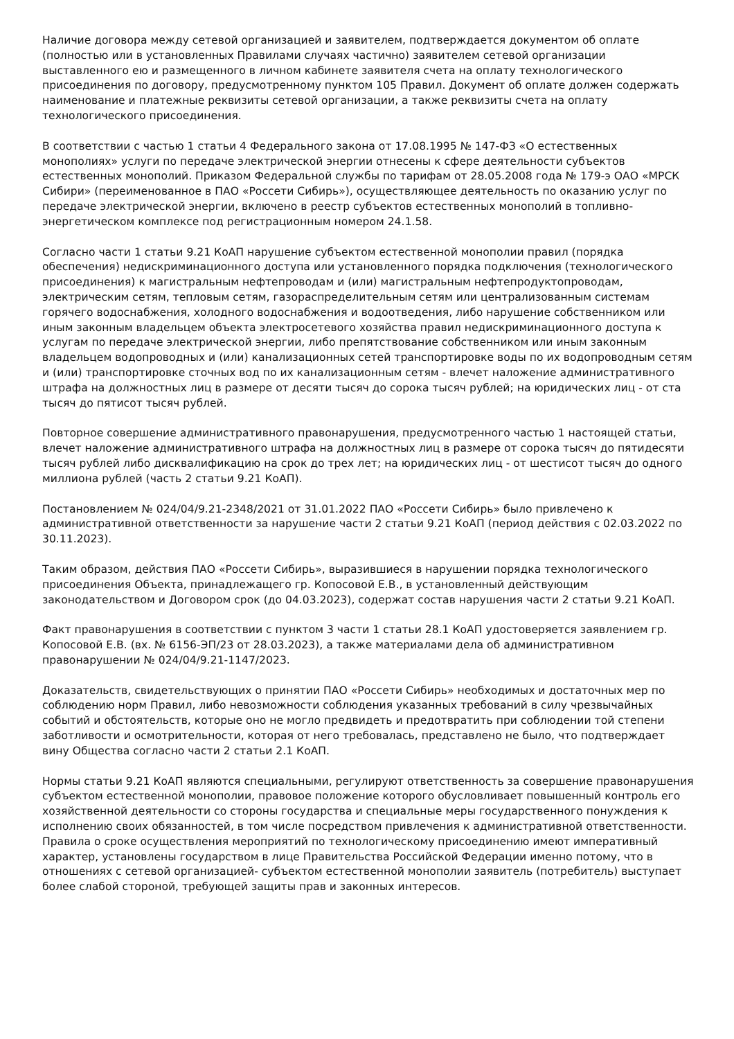Наличие договора между сетевой организацией и заявителем, подтверждается документом об оплате (полностью или в установленных Правилами случаях частично) заявителем сетевой организации выставленного ею и размещенного в личном кабинете заявителя счета на оплату технологического присоединения по договору, предусмотренному пунктом 105 Правил. Документ об оплате должен содержать наименование и платежные реквизиты сетевой организации, а также реквизиты счета на оплату технологического присоединения.
В соответствии с частью 1 статьи 4 Федерального закона от 17.08.1995 № 147-ФЗ «О естественных монополиях» услуги по передаче электрической энергии отнесены к сфере деятельности субъектов естественных монополий. Приказом Федеральной службы по тарифам от 28.05.2008 года № 179-э ОАО «МРСК Сибири» (переименованное в ПАО «Россети Сибирь»), осуществляющее деятельность по оказанию услуг по передаче электрической энергии, включено в реестр субъектов естественных монополий в топливно-энергетическом комплексе под регистрационным номером 24.1.58.
Согласно части 1 статьи 9.21 КоАП нарушение субъектом естественной монополии правил (порядка обеспечения) недискриминационного доступа или установленного порядка подключения (технологического присоединения) к магистральным нефтепроводам и (или) магистральным нефтепродуктопроводам, электрическим сетям, тепловым сетям, газораспределительным сетям или централизованным системам горячего водоснабжения, холодного водоснабжения и водоотведения, либо нарушение собственником или иным законным владельцем объекта электросетевого хозяйства правил недискриминационного доступа к услугам по передаче электрической энергии, либо препятствование собственником или иным законным владельцем водопроводных и (или) канализационных сетей транспортировке воды по их водопроводным сетям и (или) транспортировке сточных вод по их канализационным сетям - влечет наложение административного штрафа на должностных лиц в размере от десяти тысяч до сорока тысяч рублей; на юридических лиц - от ста тысяч до пятисот тысяч рублей.
Повторное совершение административного правонарушения, предусмотренного частью 1 настоящей статьи, влечет наложение административного штрафа на должностных лиц в размере от сорока тысяч до пятидесяти тысяч рублей либо дисквалификацию на срок до трех лет; на юридических лиц - от шестисот тысяч до одного миллиона рублей (часть 2 статьи 9.21 КоАП).
Постановлением № 024/04/9.21-2348/2021 от 31.01.2022 ПАО «Россети Сибирь» было привлечено к административной ответственности за нарушение части 2 статьи 9.21 КоАП (период действия с 02.03.2022 по 30.11.2023).
Таким образом, действия ПАО «Россети Сибирь», выразившиеся в нарушении порядка технологического присоединения Объекта, принадлежащего гр. Копосовой Е.В., в установленный действующим законодательством и Договором срок (до 04.03.2023), содержат состав нарушения части 2 статьи 9.21 КоАП.
Факт правонарушения в соответствии с пунктом 3 части 1 статьи 28.1 КоАП удостоверяется заявлением гр. Копосовой Е.В. (вх. № 6156-ЭП/23 от 28.03.2023), а также материалами дела об административном правонарушении № 024/04/9.21-1147/2023.
Доказательств, свидетельствующих о принятии ПАО «Россети Сибирь» необходимых и достаточных мер по соблюдению норм Правил, либо невозможности соблюдения указанных требований в силу чрезвычайных событий и обстоятельств, которые оно не могло предвидеть и предотвратить при соблюдении той степени заботливости и осмотрительности, которая от него требовалась, представлено не было, что подтверждает вину Общества согласно части 2 статьи 2.1 КоАП.
Нормы статьи 9.21 КоАП являются специальными, регулируют ответственность за совершение правонарушения субъектом естественной монополии, правовое положение которого обусловливает повышенный контроль его хозяйственной деятельности со стороны государства и специальные меры государственного понуждения к исполнению своих обязанностей, в том числе посредством привлечения к административной ответственности. Правила о сроке осуществления мероприятий по технологическому присоединению имеют императивный характер, установлены государством в лице Правительства Российской Федерации именно потому, что в отношениях с сетевой организацией- субъектом естественной монополии заявитель (потребитель) выступает более слабой стороной, требующей защиты прав и законных интересов.